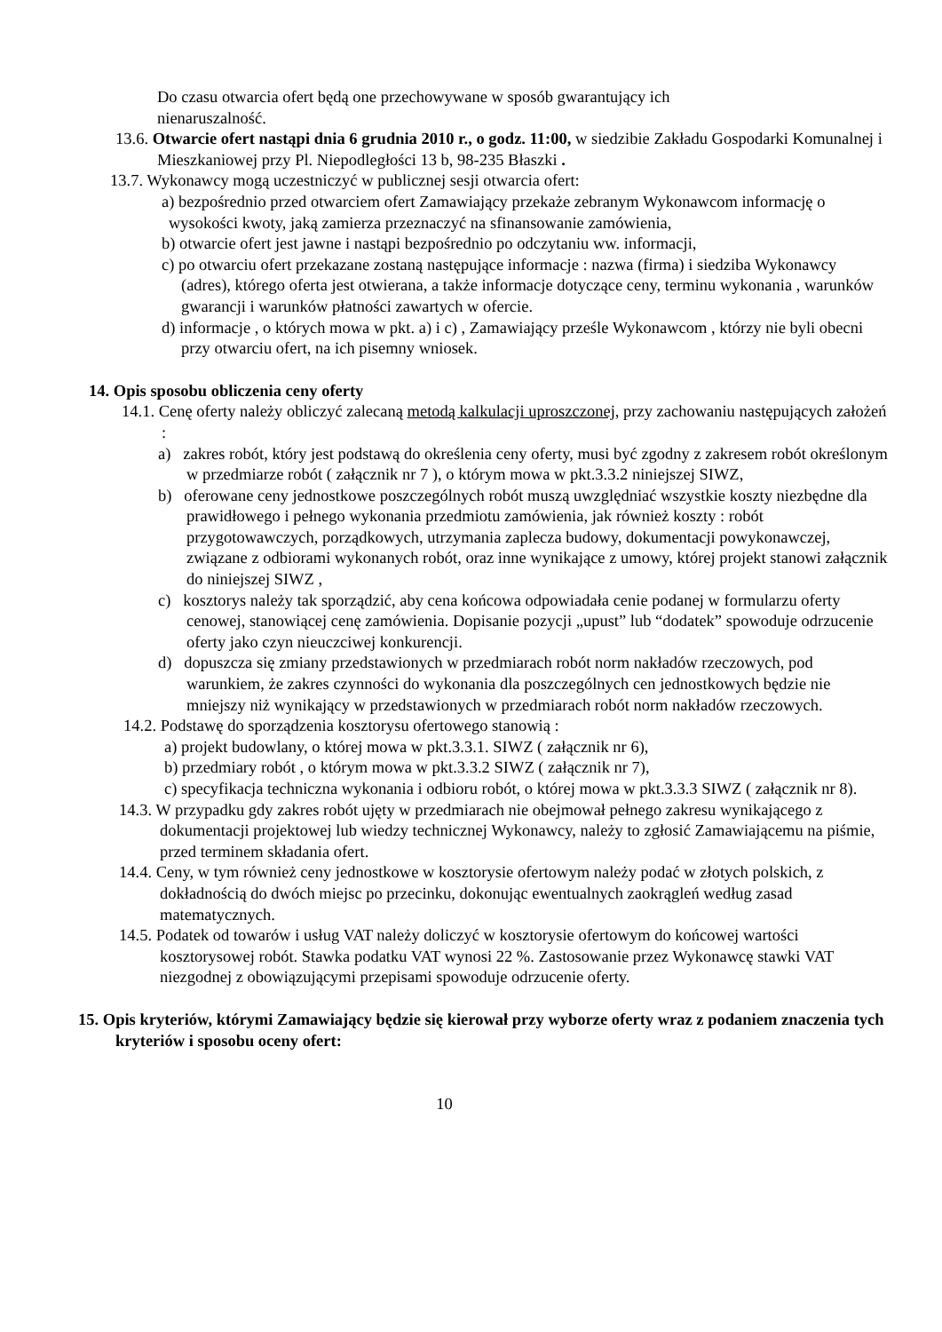Do czasu otwarcia ofert będą one przechowywane w sposób gwarantujący ich
nienaruszalność.
13.6. Otwarcie ofert nastąpi dnia 6 grudnia 2010 r., o godz. 11:00, w siedzibie Zakładu Gospodarki Komunalnej i Mieszkaniowej przy Pl. Niepodległości 13 b, 98-235 Błaszki .
13.7. Wykonawcy mogą uczestniczyć w publicznej sesji otwarcia ofert:
a) bezpośrednio przed otwarciem ofert Zamawiający przekaże zebranym Wykonawcom informację o wysokości kwoty, jaką zamierza przeznaczyć na sfinansowanie zamówienia,
b) otwarcie ofert jest jawne i nastąpi bezpośrednio po odczytaniu ww. informacji,
c) po otwarciu ofert przekazane zostaną następujące informacje : nazwa (firma) i siedziba Wykonawcy (adres), którego oferta jest otwierana, a także informacje dotyczące ceny, terminu wykonania , warunków gwarancji i warunków płatności zawartych w ofercie.
d) informacje , o których mowa w pkt. a) i c) , Zamawiający prześle Wykonawcom , którzy nie byli obecni przy otwarciu ofert, na ich pisemny wniosek.
14. Opis sposobu obliczenia ceny oferty
14.1. Cenę oferty należy obliczyć zalecaną metodą kalkulacji uproszczonej, przy zachowaniu następujących założeń :
a) zakres robót, który jest podstawą do określenia ceny oferty, musi być zgodny z zakresem robót określonym w przedmiarze robót ( załącznik nr 7 ), o którym mowa w pkt.3.3.2 niniejszej SIWZ,
b) oferowane ceny jednostkowe poszczególnych robót muszą uwzględniać wszystkie koszty niezbędne dla prawidłowego i pełnego wykonania przedmiotu zamówienia, jak również koszty : robót przygotowawczych, porządkowych, utrzymania zaplecza budowy, dokumentacji powykonawczej, związane z odbiorami wykonanych robót, oraz inne wynikające z umowy, której projekt stanowi załącznik do niniejszej SIWZ ,
c) kosztorys należy tak sporządzić, aby cena końcowa odpowiadała cenie podanej w formularzu oferty cenowej, stanowiącej cenę zamówienia. Dopisanie pozycji „upust” lub “dodatek” spowoduje odrzucenie oferty jako czyn nieuczciwej konkurencji.
d) dopuszcza się zmiany przedstawionych w przedmiarach robót norm nakładów rzeczowych, pod warunkiem, że zakres czynności do wykonania dla poszczególnych cen jednostkowych będzie nie mniejszy niż wynikający w przedstawionych w przedmiarach robót norm nakładów rzeczowych.
14.2. Podstawę do sporządzenia kosztorysu ofertowego stanowią :
a) projekt budowlany, o której mowa w pkt.3.3.1. SIWZ ( załącznik nr 6),
b) przedmiary robót , o którym mowa w pkt.3.3.2 SIWZ ( załącznik nr 7),
c) specyfikacja techniczna wykonania i odbioru robót, o której mowa w pkt.3.3.3 SIWZ ( załącznik nr 8).
14.3. W przypadku gdy zakres robót ujęty w przedmiarach nie obejmował pełnego zakresu wynikającego z dokumentacji projektowej lub wiedzy technicznej Wykonawcy, należy to zgłosić Zamawiającemu na piśmie, przed terminem składania ofert.
14.4. Ceny, w tym również ceny jednostkowe w kosztorysie ofertowym należy podać w złotych polskich, z dokładnością do dwóch miejsc po przecinku, dokonując ewentualnych zaokrągleń według zasad matematycznych.
14.5. Podatek od towarów i usług VAT należy doliczyć w kosztorysie ofertowym do końcowej wartości kosztorysowej robót. Stawka podatku VAT wynosi 22 %. Zastosowanie przez Wykonawcę stawki VAT niezgodnej z obowiązującymi przepisami spowoduje odrzucenie oferty.
15. Opis kryteriów, którymi Zamawiający będzie się kierował przy wyborze oferty wraz z podaniem znaczenia tych kryteriów i sposobu oceny ofert:
10